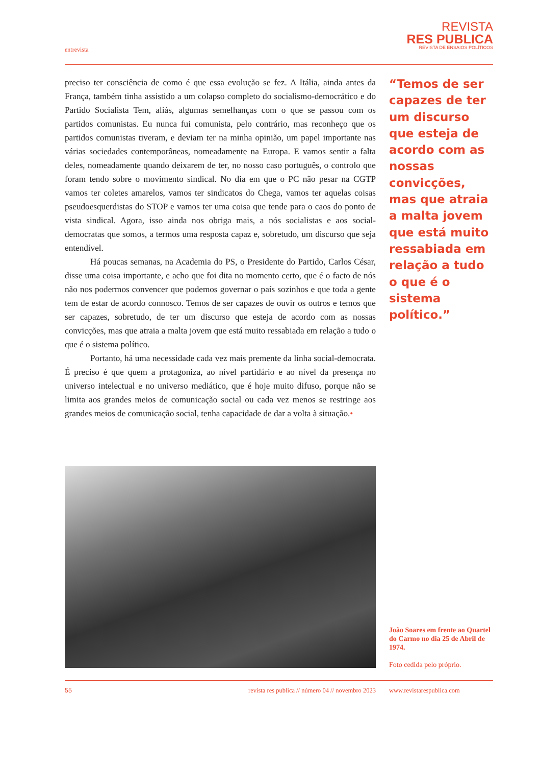entrevista
REVISTA
RES PUBLICA
REVISTA DE ENSAIOS POLÍTICOS
preciso ter consciência de como é que essa evolução se fez. A Itália, ainda antes da França, também tinha assistido a um colapso completo do socialismo-democrático e do Partido Socialista Tem, aliás, algumas semelhanças com o que se passou com os partidos comunistas. Eu nunca fui comunista, pelo contrário, mas reconheço que os partidos comunistas tiveram, e deviam ter na minha opinião, um papel importante nas várias sociedades contemporâneas, nomeadamente na Europa. E vamos sentir a falta deles, nomeadamente quando deixarem de ter, no nosso caso português, o controlo que foram tendo sobre o movimento sindical. No dia em que o PC não pesar na CGTP vamos ter coletes amarelos, vamos ter sindicatos do Chega, vamos ter aquelas coisas pseudoesquerdistas do STOP e vamos ter uma coisa que tende para o caos do ponto de vista sindical. Agora, isso ainda nos obriga mais, a nós socialistas e aos social-democratas que somos, a termos uma resposta capaz e, sobretudo, um discurso que seja entendível.
Há poucas semanas, na Academia do PS, o Presidente do Partido, Carlos César, disse uma coisa importante, e acho que foi dita no momento certo, que é o facto de nós não nos podermos convencer que podemos governar o país sozinhos e que toda a gente tem de estar de acordo connosco. Temos de ser capazes de ouvir os outros e temos que ser capazes, sobretudo, de ter um discurso que esteja de acordo com as nossas convicções, mas que atraia a malta jovem que está muito ressabiada em relação a tudo o que é o sistema político.
Portanto, há uma necessidade cada vez mais premente da linha social-democrata. É preciso é que quem a protagoniza, ao nível partidário e ao nível da presença no universo intelectual e no universo mediático, que é hoje muito difuso, porque não se limita aos grandes meios de comunicação social ou cada vez menos se restringe aos grandes meios de comunicação social, tenha capacidade de dar a volta à situação.•
“Temos de ser capazes de ter um discurso que esteja de acordo com as nossas convicções, mas que atraia a malta jovem que está muito ressabiada em relação a tudo o que é o sistema político.”
João Soares em frente ao Quartel do Carmo no dia 25 de Abril de 1974.
Foto cedida pelo próprio.
55 revista res publica // número 04 // novembro 2023 www.revistarespublica.com